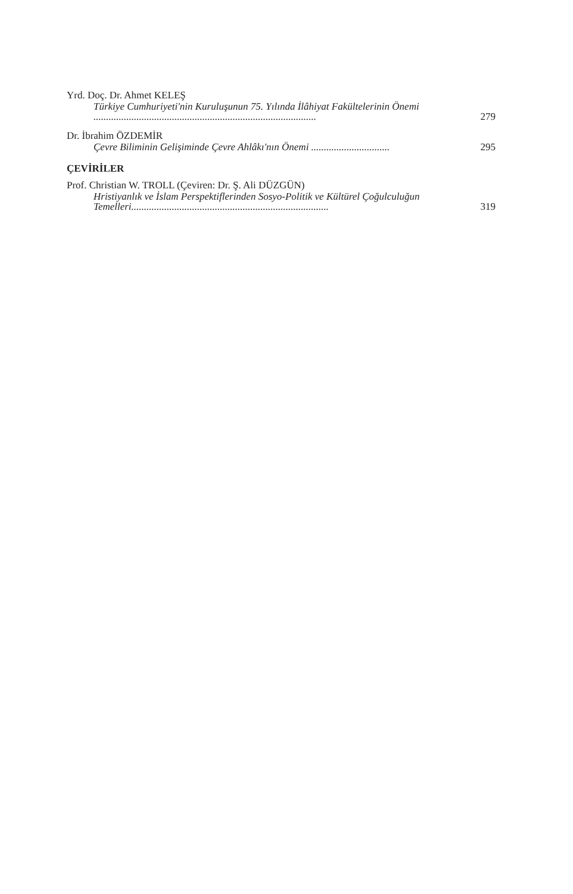Yrd. Doç. Dr. Ahmet KELEŞ
Türkiye Cumhuriyeti'nin Kuruluşunun 75. Yılında İlâhiyat Fakültelerinin Önemi ........................................................................................ 279
Dr. İbrahim ÖZDEMİR
Çevre Biliminin Gelişiminde Çevre Ahlâkı'nın Önemi ............................... 295
ÇEVİRİLER
Prof. Christian W. TROLL (Çeviren: Dr. Ş. Ali DÜZGÜN)
Hristiyanlık ve İslam Perspektiflerinden Sosyo-Politik ve Kültürel Çoğulculuğun Temelleri.............................................................................. 319